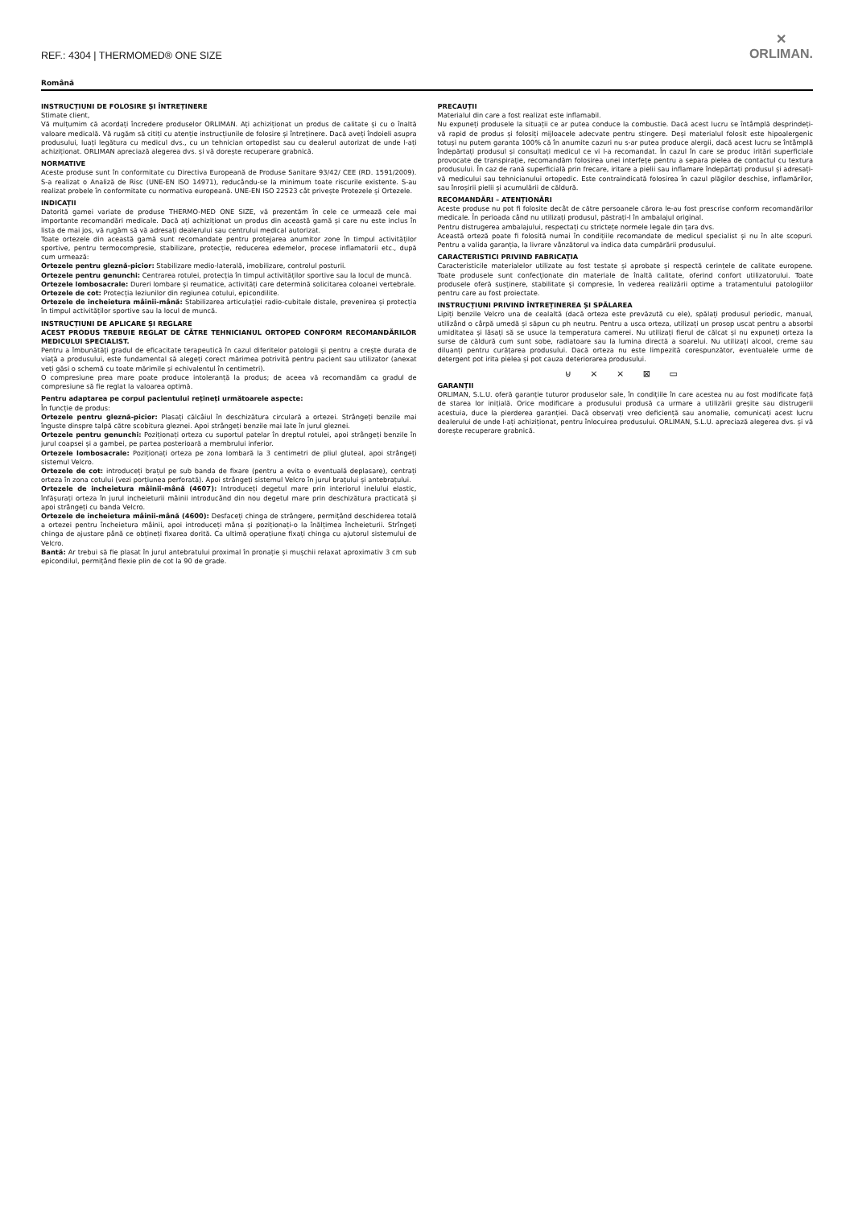REF.: 4304 | THERMOMED® ONE SIZE
✕
ORLIMAN.
Română
INSTRUCȚIUNI DE FOLOSIRE ȘI ÎNTREȚINERE
Stimate client,
Vă mulțumim că acordați încredere produselor ORLIMAN. Ați achiziționat un produs de calitate și cu o înaltă valoare medicală. Vă rugăm să citiți cu atenție instrucțiunile de folosire și întreținere. Dacă aveți îndoieli asupra produsului, luați legătura cu medicul dvs., cu un tehnician ortopedist sau cu dealerul autorizat de unde l-ați achiziționat. ORLIMAN apreciază alegerea dvs. și vă dorește recuperare grabnică.
NORMATIVE
Aceste produse sunt în conformitate cu Directiva Europeană de Produse Sanitare 93/42/ CEE (RD. 1591/2009). S-a realizat o Analiză de Risc (UNE-EN ISO 14971), reducându-se la minimum toate riscurile existente. S-au realizat probele în conformitate cu normativa europeană. UNE-EN ISO 22523 cât privește Protezele și Ortezele.
INDICAȚII
Datorită gamei variate de produse THERMO-MED ONE SIZE, vă prezentăm în cele ce urmează cele mai importante recomandări medicale. Dacă ați achiziționat un produs din această gamă și care nu este inclus în lista de mai jos, vă rugăm să vă adresați dealerului sau centrului medical autorizat.
Toate ortezele din această gamă sunt recomandate pentru protejarea anumitor zone în timpul activităților sportive, pentru termocompresie, stabilizare, protecție, reducerea edemelor, procese inflamatorii etc., după cum urmează:
Ortezele pentru gleznă-picior: Stabilizare medio-laterală, imobilizare, controlul posturii.
Ortezele pentru genunchi: Centrarea rotulei, protecția în timpul activităților sportive sau la locul de muncă.
Ortezele lombosacrale: Dureri lombare și reumatice, activități care determină solicitarea coloanei vertebrale.
Ortezele de cot: Protecția leziunilor din regiunea cotului, epicondilite.
Ortezele de incheietura mâinii-mână: Stabilizarea articulației radio-cubitale distale, prevenirea și protecția în timpul activităților sportive sau la locul de muncă.
INSTRUCȚIUNI DE APLICARE ȘI REGLARE
ACEST PRODUS TREBUIE REGLAT DE CĂTRE TEHNICIANUL ORTOPED CONFORM RECOMANDĂRILOR MEDICULUI SPECIALIST.
Pentru a îmbunătăți gradul de eficacitate terapeutică în cazul diferitelor patologii și pentru a crește durata de viață a produsului, este fundamental să alegeți corect mărimea potrivită pentru pacient sau utilizator (anexat veți găsi o schemă cu toate mărimile și echivalentul în centimetri).
O compresiune prea mare poate produce intoleranță la produs; de aceea vă recomandăm ca gradul de compresiune să fie reglat la valoarea optimă.
Pentru adaptarea pe corpul pacientului rețineți următoarele aspecte:
În funcție de produs:
Ortezele pentru gleznă-picior: Plasați călcâiul în deschizătura circulară a ortezei. Strângeți benzile mai înguste dinspre talpă către scobitura gleznei. Apoi strângeți benzile mai late în jurul gleznei.
Ortezele pentru genunchi: Poziționați orteza cu suportul patelar în dreptul rotulei, apoi strângeți benzile în jurul coapsei și a gambei, pe partea posterioară a membrului inferior.
Ortezele lombosacrale: Poziționați orteza pe zona lombară la 3 centimetri de pliul gluteal, apoi strângeți sistemul Velcro.
Ortezele de cot: introduceți brațul pe sub banda de fixare (pentru a evita o eventuală deplasare), centrați orteza în zona cotului (vezi porțiunea perforată). Apoi strângeți sistemul Velcro în jurul brațului și antebrațului.
Ortezele de incheietura mâinii-mână (4607): Introduceți degetul mare prin interiorul inelului elastic, înfășurați orteza în jurul incheieturii mâinii introducând din nou degetul mare prin deschizătura practicată și apoi strângeți cu banda Velcro.
Ortezele de incheietura mâinii-mână (4600): Desfaceți chinga de strângere, permițând deschiderea totală a ortezei pentru încheietura mâinii, apoi introduceți mâna și poziționați-o la înălțimea încheieturii. Strîngeți chinga de ajustare până ce obțineți fixarea dorită. Ca ultimă operațiune fixați chinga cu ajutorul sistemului de Velcro.
Bantă: Ar trebui să fie plasat în jurul antebratului proximal în pronație și mușchii relaxat aproximativ 3 cm sub epicondilul, permițând flexie plin de cot la 90 de grade.
PRECAUȚII
Materialul din care a fost realizat este inflamabil.
Nu expuneți produsele la situații ce ar putea conduce la combustie. Dacă acest lucru se întâmplă desprindeți-vă rapid de produs și folosiți mijloacele adecvate pentru stingere. Deși materialul folosit este hipoalergenic totuși nu putem garanta 100% că în anumite cazuri nu s-ar putea produce alergii, dacă acest lucru se întâmplă îndepărtați produsul și consultați medicul ce vi l-a recomandat. În cazul în care se produc iritări superficiale provocate de transpirație, recomandăm folosirea unei interfețe pentru a separa pielea de contactul cu textura produsului. În caz de rană superficială prin frecare, iritare a pielii sau inflamare îndepărtați produsul și adresați-vă medicului sau tehnicianului ortopedic. Este contraindicată folosirea în cazul plăgilor deschise, inflamărilor, sau înroșirii pielii și acumulării de căldură.
RECOMANDĂRI – ATENȚIONĂRI
Aceste produse nu pot fi folosite decât de către persoanele cărora le-au fost prescrise conform recomandărilor medicale. În perioada când nu utilizați produsul, păstrați-l în ambalajul original.
Pentru distrugerea ambalajului, respectați cu strictețe normele legale din țara dvs.
Această orteză poate fi folosită numai în condițiile recomandate de medicul specialist și nu în alte scopuri. Pentru a valida garanția, la livrare vânzătorul va indica data cumpărării produsului.
CARACTERISTICI PRIVIND FABRICAȚIA
Caracteristicile materialelor utilizate au fost testate și aprobate și respectă cerințele de calitate europene. Toate produsele sunt confecționate din materiale de înaltă calitate, oferind confort utilizatorului. Toate produsele oferă susținere, stabilitate și compresie, în vederea realizării optime a tratamentului patologiilor pentru care au fost proiectate.
INSTRUCȚIUNI PRIVIND ÎNTREȚINEREA ȘI SPĂLAREA
Lipiți benzile Velcro una de cealaltă (dacă orteza este prevăzută cu ele), spălați produsul periodic, manual, utilizând o cârpă umedă și săpun cu ph neutru. Pentru a usca orteza, utilizați un prosop uscat pentru a absorbi umiditatea și lăsați să se usuce la temperatura camerei. Nu utilizați fierul de călcat și nu expuneți orteza la surse de căldură cum sunt sobe, radiatoare sau la lumina directă a soarelui. Nu utilizați alcool, creme sau diluanți pentru curățarea produsului. Dacă orteza nu este limpezită corespunzător, eventualele urme de detergent pot irita pielea și pot cauza deteriorarea produsului.
⊍ ⨯ ⨯ ⊠ ▭
GARANȚII
ORLIMAN, S.L.U. oferă garanție tuturor produselor sale, în condițiile în care acestea nu au fost modificate față de starea lor inițială. Orice modificare a produsului produsă ca urmare a utilizării greșite sau distrugerii acestuia, duce la pierderea garanției. Dacă observați vreo deficiență sau anomalie, comunicați acest lucru dealerului de unde l-ați achiziționat, pentru înlocuirea produsului. ORLIMAN, S.L.U. apreciază alegerea dvs. și vă dorește recuperare grabnică.